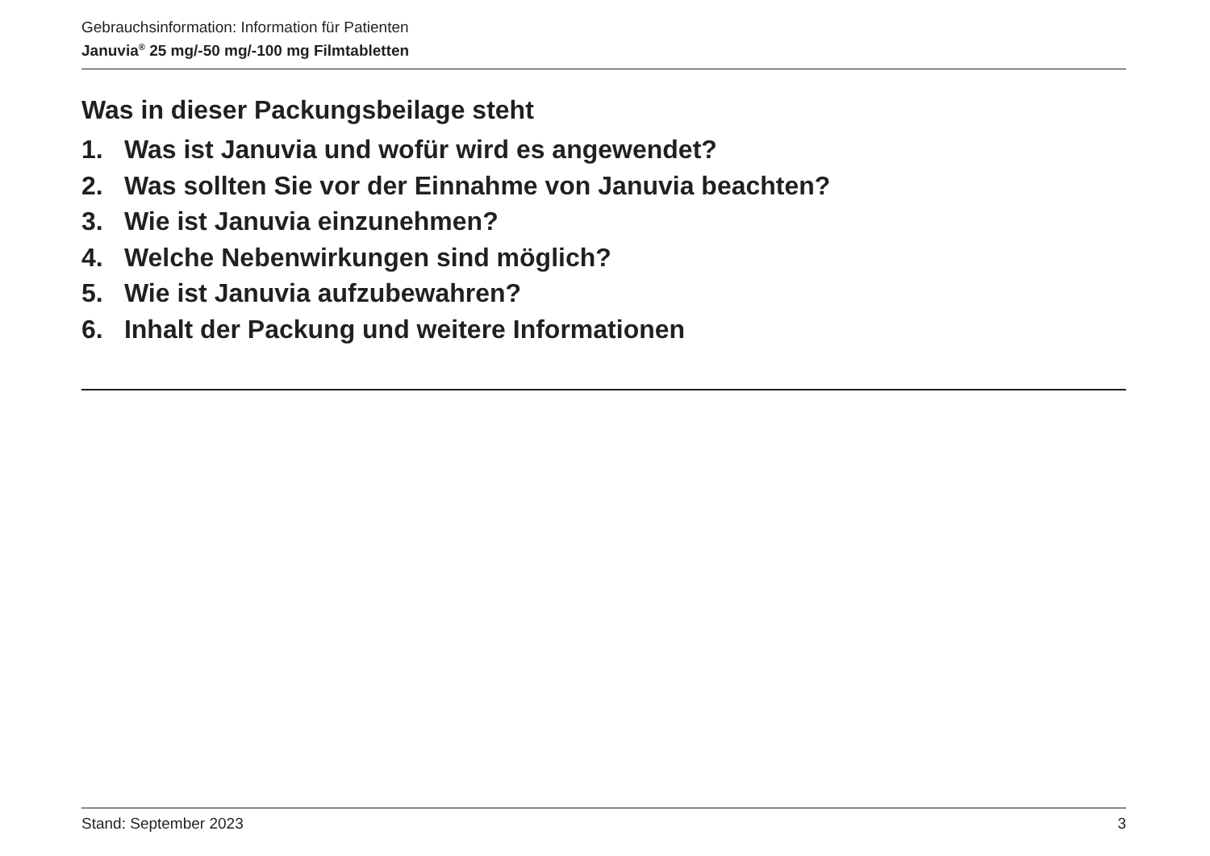Gebrauchsinformation: Information für Patienten
Januvia<sup>®</sup> 25 mg/-50 mg/-100 mg Filmtabletten
Was in dieser Packungsbeilage steht
1. Was ist Januvia und wofür wird es angewendet?
2. Was sollten Sie vor der Einnahme von Januvia beachten?
3. Wie ist Januvia einzunehmen?
4. Welche Nebenwirkungen sind möglich?
5. Wie ist Januvia aufzubewahren?
6. Inhalt der Packung und weitere Informationen
Stand: September 2023 3